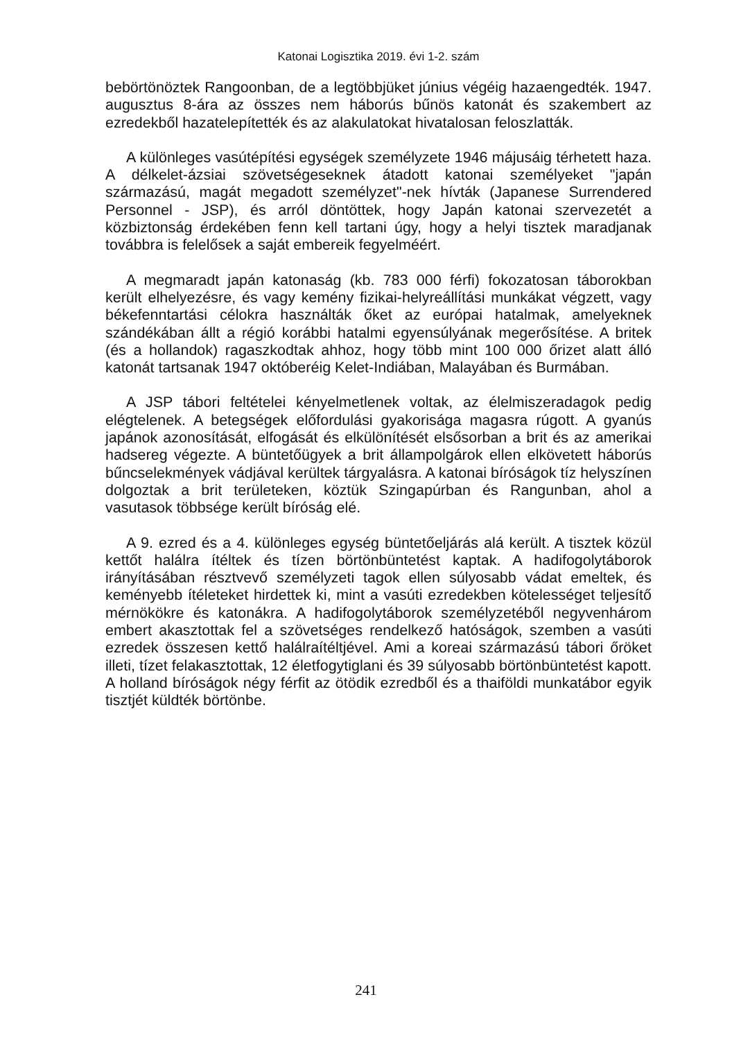Katonai Logisztika 2019. évi 1-2. szám
bebörtönöztek Rangoonban, de a legtöbbjüket június végéig hazaen­gedték. 1947. augusztus 8-ára az összes nem háborús bűnös katonát és szakembert az ezredekből hazatelepítették és az alakulatokat hiva­talosan feloszlatták.
A különleges vasútépítési egységek személyzete 1946 májusáig tér­hetett haza. A délkelet-ázsiai szövetségeseknek átadott katonai sze­mélyeket "japán származású, magát megadott személyzet"-nek hívták (Japanese Surrendered Personnel - JSP), és arról döntöttek, hogy Ja­pán katonai szervezetét a közbiztonság érdekében fenn kell tartani úgy, hogy a helyi tisztek maradjanak továbbra is felelősek a saját embereik fegyelméért.
A megmaradt japán katonaság (kb. 783 000 férfi) fokozatosan tábo­rokban került elhelyezésre, és vagy kemény fizikai-helyreállítási mun­kákat végzett, vagy békefenntartási célokra használták őket az európai hatalmak, amelyeknek szándékában állt a régió korábbi hatalmi egyen­súlyának megerősítése. A britek (és a hollandok) ragaszkodtak ahhoz, hogy több mint 100 000 őrizet alatt álló katonát tartsanak 1947 októbe­réig Kelet-Indiában, Malayában és Burmában.
A JSP tábori feltételei kényelmetlenek voltak, az élelmiszeradagok pedig elégtelenek. A betegségek előfordulási gyakorisága magasra rú­gott. A gyanús japánok azonosítását, elfogását és elkülönítését első­sorban a brit és az amerikai hadsereg végezte. A büntetőügyek a brit állampolgárok ellen elkövetett háborús bűncselekmények vádjával ke­rültek tárgyalásra. A katonai bíróságok tíz helyszínen dolgoztak a brit területeken, köztük Szingapúrban és Rangunban, ahol a vasutasok többsége került bíróság elé.
A 9. ezred és a 4. különleges egység büntetőeljárás alá került. A tisztek közül kettőt halálra ítéltek és tízen börtönbüntetést kaptak. A hadifogolytáborok irányításában résztvevő személyzeti tagok ellen sú­lyosabb vádat emeltek, és keményebb ítéleteket hirdettek ki, mint a vasúti ezredekben kötelességet teljesítő mérnökökre és katonákra. A hadifogolytáborok személyzetéből negyvenhárom embert akasztottak fel a szövetséges rendelkező hatóságok, szemben a vasúti ezredek összesen kettő halálraítéltjével. Ami a koreai származású tábori őröket illeti, tízet felakasztottak, 12 életfogytiglani és 39 súlyosabb börtönbün­tetést kapott. A holland bíróságok négy férfit az ötödik ezredből és a thaiföldi munkatábor egyik tisztjét küldték börtönbe.
241